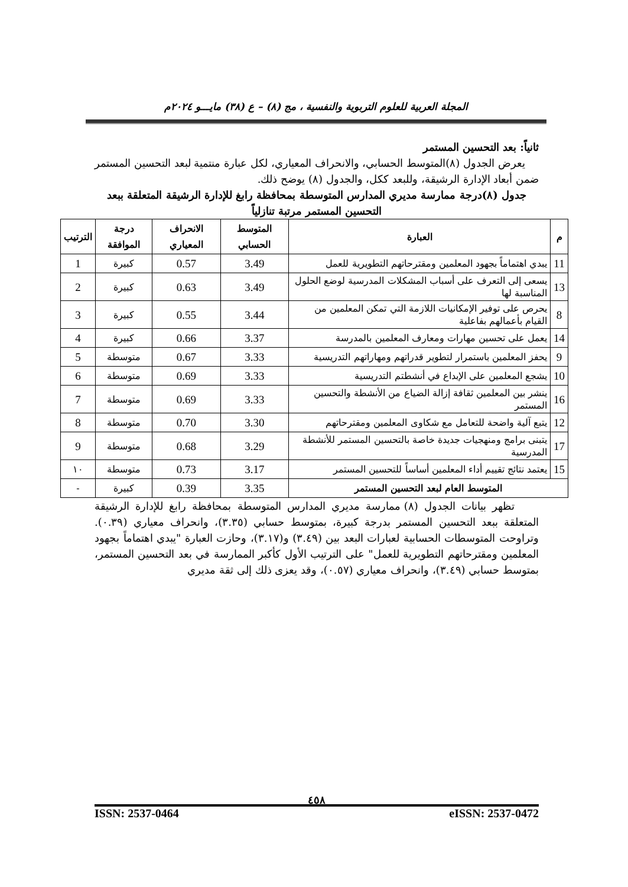المجلة العربية للعلوم التربوية والنفسية ، مج (٨) – ع (٣٨) مايـــو ٢٠٢٤م
ثانياً: بعد التحسين المستمر
يعرض الجدول (٨)المتوسط الحسابي، والانحراف المعياري، لكل عبارة منتمية لبعد التحسين المستمر ضمن أبعاد الإدارة الرشيقة، وللبعد ككل، والجدول (٨) يوضح ذلك.
جدول (٨)درجة ممارسة مديري المدارس المتوسطة بمحافظة رابغ للإدارة الرشيقة المتعلقة ببعد التحسين المستمر مرتبة تنازلياً
| م | العبارة | المتوسط الحسابي | الانحراف المعياري | درجة الموافقة | الترتيب |
| --- | --- | --- | --- | --- | --- |
| 11 | يبدي اهتماماً بجهود المعلمين ومقترحاتهم التطويرية للعمل | 3.49 | 0.57 | كبيرة | 1 |
| 13 | يسعى إلى التعرف على أسباب المشكلات المدرسية لوضع الحلول المناسبة لها | 3.49 | 0.63 | كبيرة | 2 |
| 8 | يحرص على توفير الإمكانيات اللازمة التي تمكن المعلمين من القيام بأعمالهم بفاعلية | 3.44 | 0.55 | كبيرة | 3 |
| 14 | يعمل على تحسين مهارات ومعارف المعلمين بالمدرسة | 3.37 | 0.66 | كبيرة | 4 |
| 9 | يحفز المعلمين باستمرار لتطوير قدراتهم ومهاراتهم التدريسية | 3.33 | 0.67 | متوسطة | 5 |
| 10 | يشجع المعلمين على الإبداع في أنشطتم التدريسية | 3.33 | 0.69 | متوسطة | 6 |
| 16 | ينشر بين المعلمين ثقافة إزالة الضياع من الأنشطة والتحسين المستمر | 3.33 | 0.69 | متوسطة | 7 |
| 12 | يتبع آلية واضحة للتعامل مع شكاوى المعلمين ومقترحاتهم | 3.30 | 0.70 | متوسطة | 8 |
| 17 | يتبنى برامج ومنهجيات جديدة خاصة بالتحسين المستمر للأنشطة المدرسية | 3.29 | 0.68 | متوسطة | 9 |
| 15 | يعتمد نتائج تقييم أداء المعلمين أساساً للتحسين المستمر | 3.17 | 0.73 | متوسطة | ١٠ |
| المتوسط العام لبعد التحسين المستمر | | 3.35 | 0.39 | كبيرة | - |
تظهر بيانات الجدول (٨) ممارسة مديري المدارس المتوسطة بمحافظة رابغ للإدارة الرشيقة المتعلقة ببعد التحسين المستمر بدرجة كبيرة، بمتوسط حسابي (٣.٣٥)، وانحراف معياري (٠.٣٩). وتراوحت المتوسطات الحسابية لعبارات البعد بين (٣.٤٩) و(٣.١٧)، وحازت العبارة "يبدي اهتماماً بجهود المعلمين ومقترحاتهم التطويرية للعمل" على الترتيب الأول كأكبر الممارسة في بعد التحسين المستمر، بمتوسط حسابي (٣.٤٩)، وانحراف معياري (٠.٥٧)، وقد يعزى ذلك إلى ثقة مديري
٤٥٨
ISSN: 2537-0464 eISSN: 2537-0472